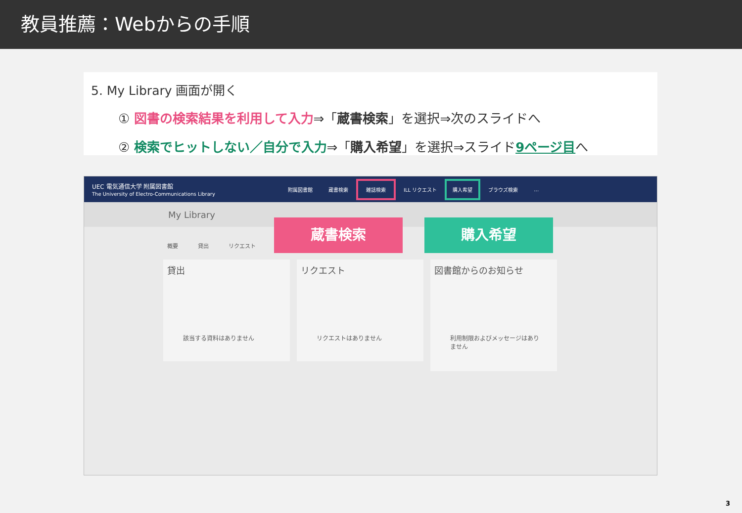教員推薦：Webからの手順
5. My Library 画面が開く
① 図書の検索結果を利用して入力⇒「蔵書検索」を選択⇒次のスライドへ
② 検索でヒットしない／自分で入力⇒「購入希望」を選択⇒スライド9ページ目へ
UEC 電気通信大学 附属図書館
The University of Electro-Communications Library
附属図書館 蔵書検索 雑誌検索 ILL リクエスト 購入希望 ブラウズ検索 …
My Library
概要 貸出 リクエスト
貸出
該当する資料はありません
リクエスト
リクエストはありません
図書館からのお知らせ
利用制限およびメッセージはありません
蔵書検索 購入希望
3